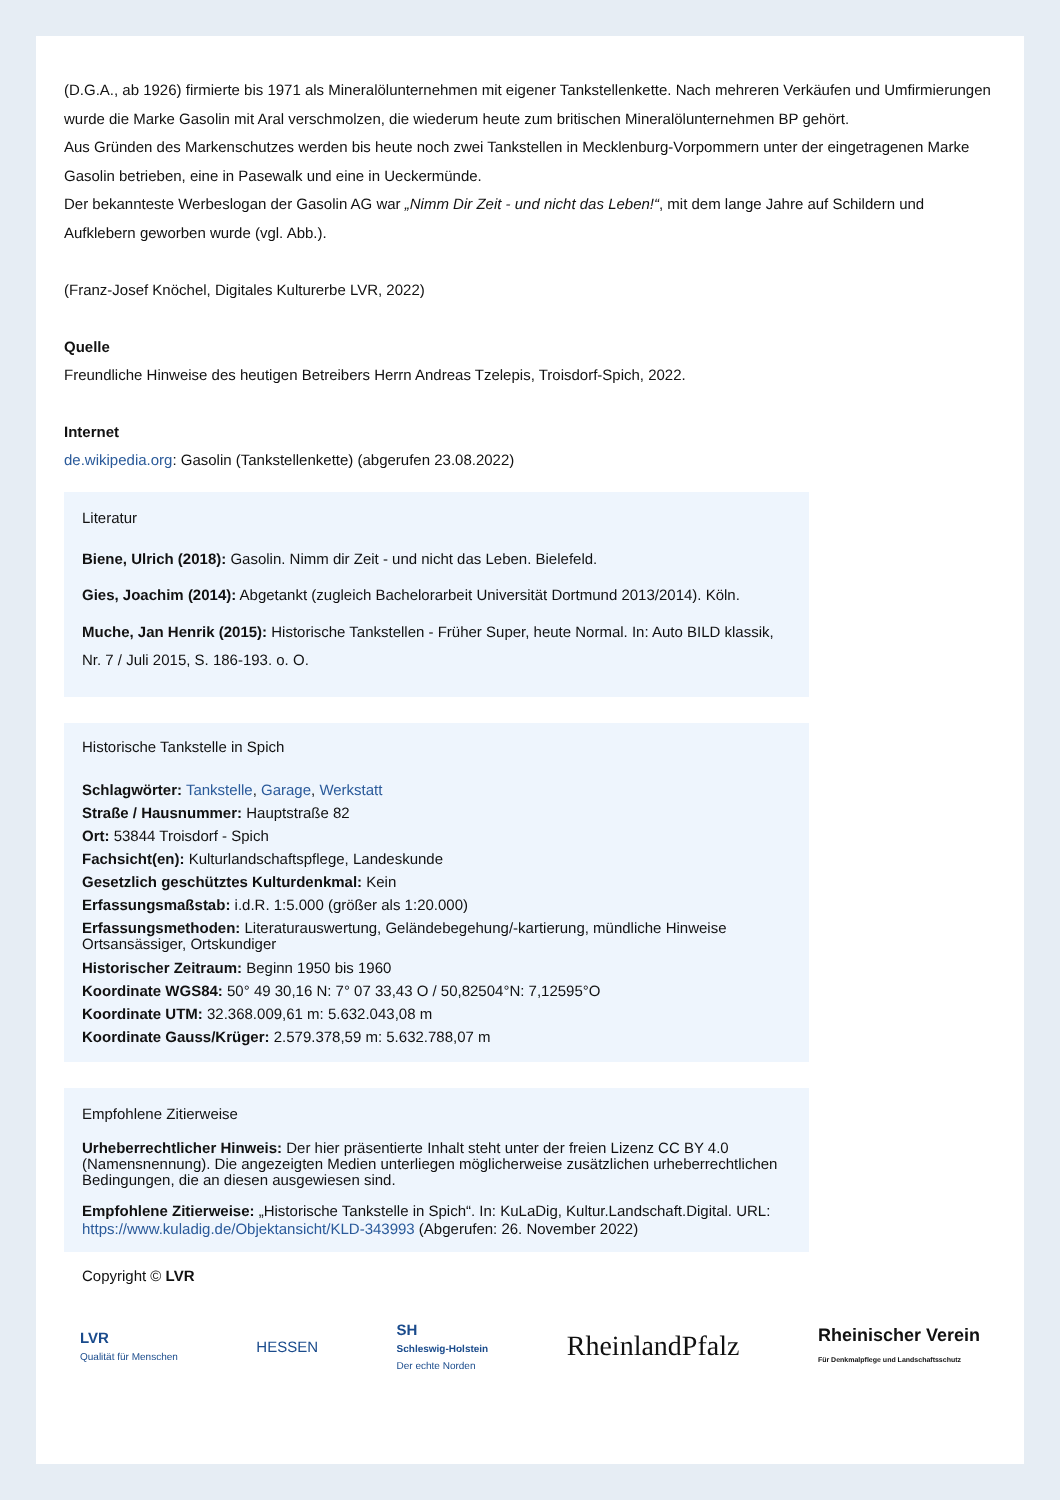(D.G.A., ab 1926) firmierte bis 1971 als Mineralölunternehmen mit eigener Tankstellenkette. Nach mehreren Verkäufen und Umfirmierungen wurde die Marke Gasolin mit Aral verschmolzen, die wiederum heute zum britischen Mineralölunternehmen BP gehört.
Aus Gründen des Markenschutzes werden bis heute noch zwei Tankstellen in Mecklenburg-Vorpommern unter der eingetragenen Marke Gasolin betrieben, eine in Pasewalk und eine in Ueckermünde.
Der bekannteste Werbeslogan der Gasolin AG war „Nimm Dir Zeit - und nicht das Leben!“, mit dem lange Jahre auf Schildern und Aufklebern geworben wurde (vgl. Abb.).
(Franz-Josef Knöchel, Digitales Kulturerbe LVR, 2022)
Quelle
Freundliche Hinweise des heutigen Betreibers Herrn Andreas Tzelepis, Troisdorf-Spich, 2022.
Internet
de.wikipedia.org: Gasolin (Tankstellenkette) (abgerufen 23.08.2022)
Literatur
Biene, Ulrich (2018): Gasolin. Nimm dir Zeit - und nicht das Leben. Bielefeld.
Gies, Joachim (2014): Abgetankt (zugleich Bachelorarbeit Universität Dortmund 2013/2014). Köln.
Muche, Jan Henrik (2015): Historische Tankstellen - Früher Super, heute Normal. In: Auto BILD klassik, Nr. 7 / Juli 2015, S. 186-193. o. O.
Historische Tankstelle in Spich
Schlagwörter: Tankstelle, Garage, Werkstatt
Straße / Hausnummer: Hauptstraße 82
Ort: 53844 Troisdorf - Spich
Fachsicht(en): Kulturlandschaftspflege, Landeskunde
Gesetzlich geschütztes Kulturdenkmal: Kein
Erfassungsmaßstab: i.d.R. 1:5.000 (größer als 1:20.000)
Erfassungsmethoden: Literaturauswertung, Geländebegehung/-kartierung, mündliche Hinweise Ortsansässiger, Ortskundiger
Historischer Zeitraum: Beginn 1950 bis 1960
Koordinate WGS84: 50° 49 30,16 N: 7° 07 33,43 O / 50,82504°N: 7,12595°O
Koordinate UTM: 32.368.009,61 m: 5.632.043,08 m
Koordinate Gauss/Krüger: 2.579.378,59 m: 5.632.788,07 m
Empfohlene Zitierweise
Urheberrechtlicher Hinweis: Der hier präsentierte Inhalt steht unter der freien Lizenz CC BY 4.0 (Namensnennung). Die angezeigten Medien unterliegen möglicherweise zusätzlichen urheberrechtlichen Bedingungen, die an diesen ausgewiesen sind.
Empfohlene Zitierweise: „Historische Tankstelle in Spich“. In: KuLaDig, Kultur.Landschaft.Digital. URL: https://www.kuladig.de/Objektansicht/KLD-343993 (Abgerufen: 26. November 2022)
Copyright © LVR
LVR
Qualität für Menschen
HESSEN
SH
Schleswig-Holstein
Der echte Norden
RheinlandPfalz
Rheinischer Verein
Für Denkmalpflege und Landschaftsschutz